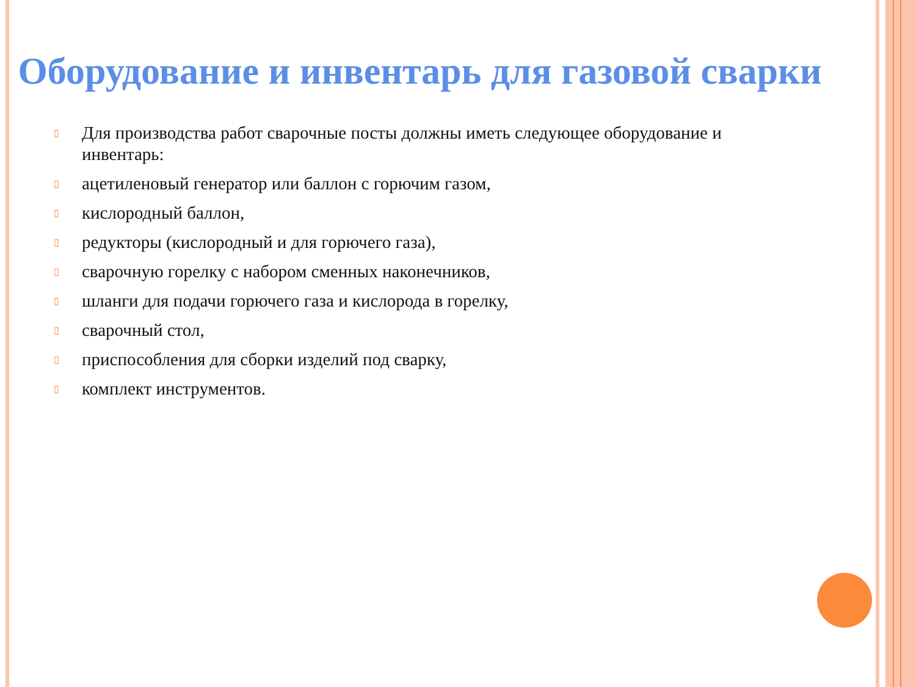Оборудование и инвентарь для газовой сварки
▯ Для производства работ сварочные посты должны иметь следующее оборудование и инвентарь:
▯ ацетиленовый генератор или баллон с горючим газом,
▯ кислородный баллон,
▯ редукторы (кислородный и для горючего газа),
▯ сварочную горелку с набором сменных наконечников,
▯ шланги для подачи горючего газа и кислорода в горелку,
▯ сварочный стол,
▯ приспособления для сборки изделий под сварку,
▯ комплект инструментов.